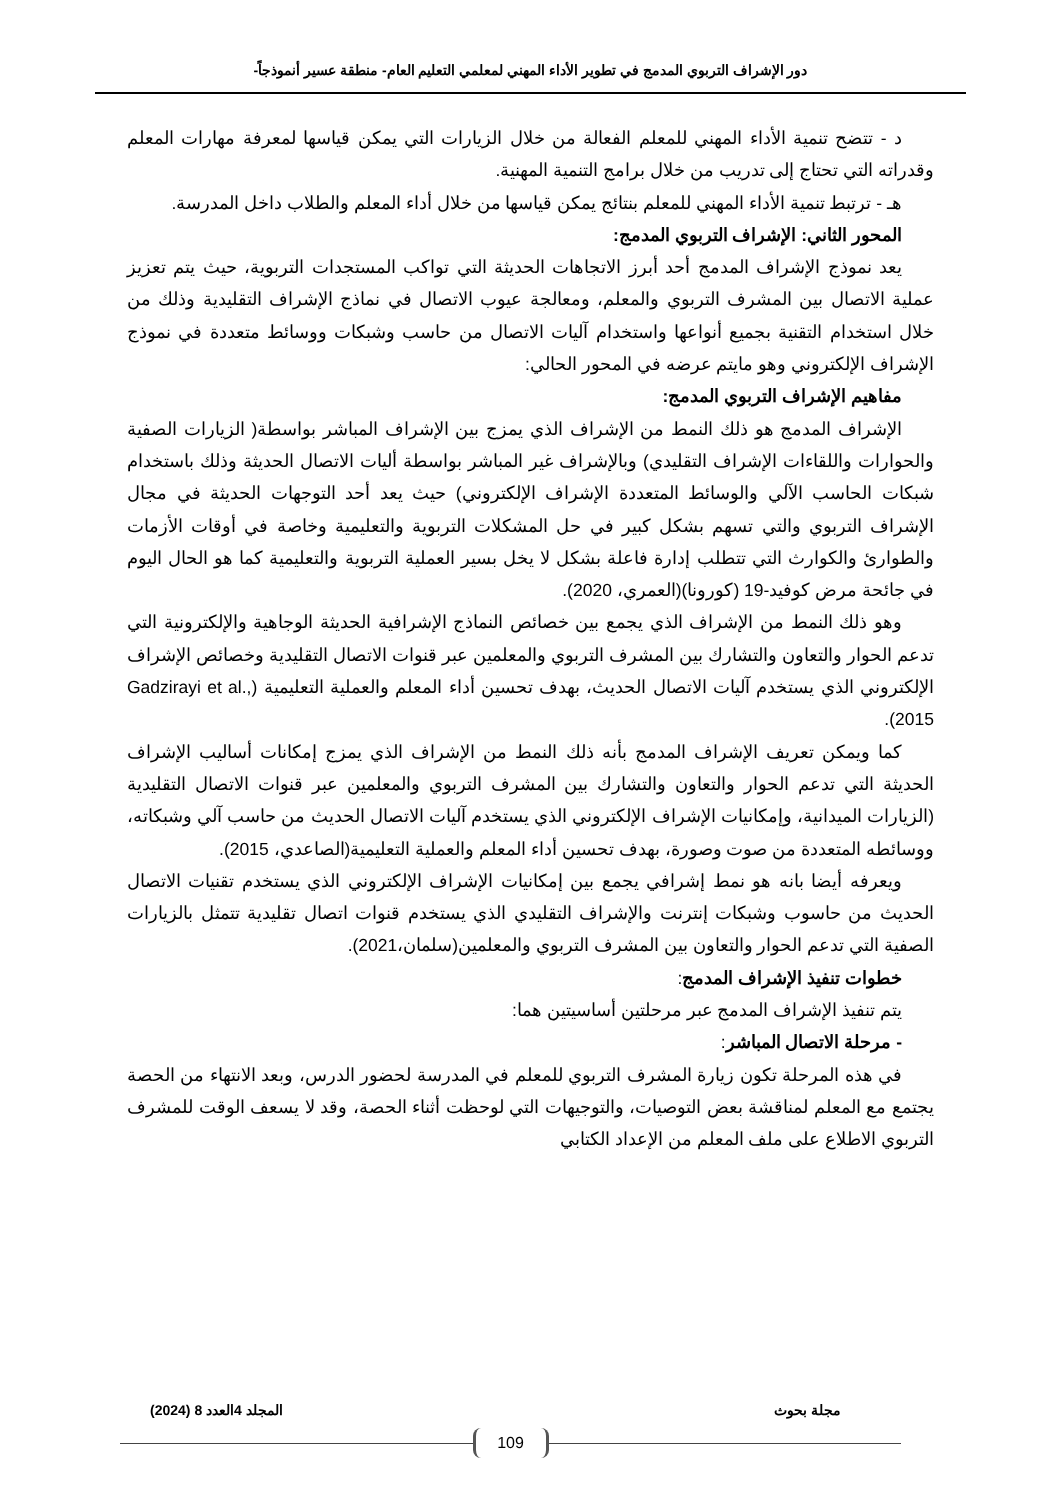دور الإشراف التربوي المدمج في تطوير الأداء المهني لمعلمي التعليم العام- منطقة عسير أنموذجاً-
د - تتضح تنمية الأداء المهني للمعلم الفعالة من خلال الزيارات التي يمكن قياسها لمعرفة مهارات المعلم وقدراته التي تحتاج إلى تدريب من خلال برامج التنمية المهنية.
هـ - ترتبط تنمية الأداء المهني للمعلم بنتائج يمكن قياسها من خلال أداء المعلم والطلاب داخل المدرسة.
المحور الثاني: الإشراف التربوي المدمج:
يعد نموذج الإشراف المدمج أحد أبرز الاتجاهات الحديثة التي تواكب المستجدات التربوية، حيث يتم تعزيز عملية الاتصال بين المشرف التربوي والمعلم، ومعالجة عيوب الاتصال في نماذج الإشراف التقليدية وذلك من خلال استخدام التقنية بجميع أنواعها واستخدام آليات الاتصال من حاسب وشبكات ووسائط متعددة في نموذج الإشراف الإلكتروني وهو مايتم عرضه في المحور الحالي:
مفاهيم الإشراف التربوي المدمج:
الإشراف المدمج هو ذلك النمط من الإشراف الذي يمزج بين الإشراف المباشر بواسطة( الزيارات الصفية والحوارات واللقاءات الإشراف التقليدي) وبالإشراف غير المباشر بواسطة أليات الاتصال الحديثة وذلك باستخدام شبكات الحاسب الآلي والوسائط المتعددة الإشراف الإلكتروني) حيث يعد أحد التوجهات الحديثة في مجال الإشراف التربوي والتي تسهم بشكل كبير في حل المشكلات التربوية والتعليمية وخاصة في أوقات الأزمات والطوارئ والكوارث التي تتطلب إدارة فاعلة بشكل لا يخل بسير العملية التربوية والتعليمية كما هو الحال اليوم في جائحة مرض كوفيد-19 (كورونا)(العمري، 2020).
وهو ذلك النمط من الإشراف الذي يجمع بين خصائص النماذج الإشرافية الحديثة الوجاهية والإلكترونية التي تدعم الحوار والتعاون والتشارك بين المشرف التربوي والمعلمين عبر قنوات الاتصال التقليدية وخصائص الإشراف الإلكتروني الذي يستخدم آليات الاتصال الحديث، بهدف تحسين أداء المعلم والعملية التعليمية (Gadzirayi et al., 2015).
كما ويمكن تعريف الإشراف المدمج بأنه ذلك النمط من الإشراف الذي يمزج إمكانات أساليب الإشراف الحديثة التي تدعم الحوار والتعاون والتشارك بين المشرف التربوي والمعلمين عبر قنوات الاتصال التقليدية (الزيارات الميدانية، وإمكانيات الإشراف الإلكتروني الذي يستخدم آليات الاتصال الحديث من حاسب آلي وشبكاته، ووسائطه المتعددة من صوت وصورة، بهدف تحسين أداء المعلم والعملية التعليمية(الصاعدي، 2015).
ويعرفه أيضا بانه هو نمط إشرافي يجمع بين إمكانيات الإشراف الإلكتروني الذي يستخدم تقنيات الاتصال الحديث من حاسوب وشبكات إنترنت والإشراف التقليدي الذي يستخدم قنوات اتصال تقليدية تتمثل بالزيارات الصفية التي تدعم الحوار والتعاون بين المشرف التربوي والمعلمين(سلمان،2021).
خطوات تنفيذ الإشراف المدمج:
يتم تنفيذ الإشراف المدمج عبر مرحلتين أساسيتين هما:
- مرحلة الاتصال المباشر:
في هذه المرحلة تكون زيارة المشرف التربوي للمعلم في المدرسة لحضور الدرس، وبعد الانتهاء من الحصة يجتمع مع المعلم لمناقشة بعض التوصيات، والتوجيهات التي لوحظت أثناء الحصة، وقد لا يسعف الوقت للمشرف التربوي الاطلاع على ملف المعلم من الإعداد الكتابي
مجلة بحوث المجلد 4العدد 8 (2024)
109